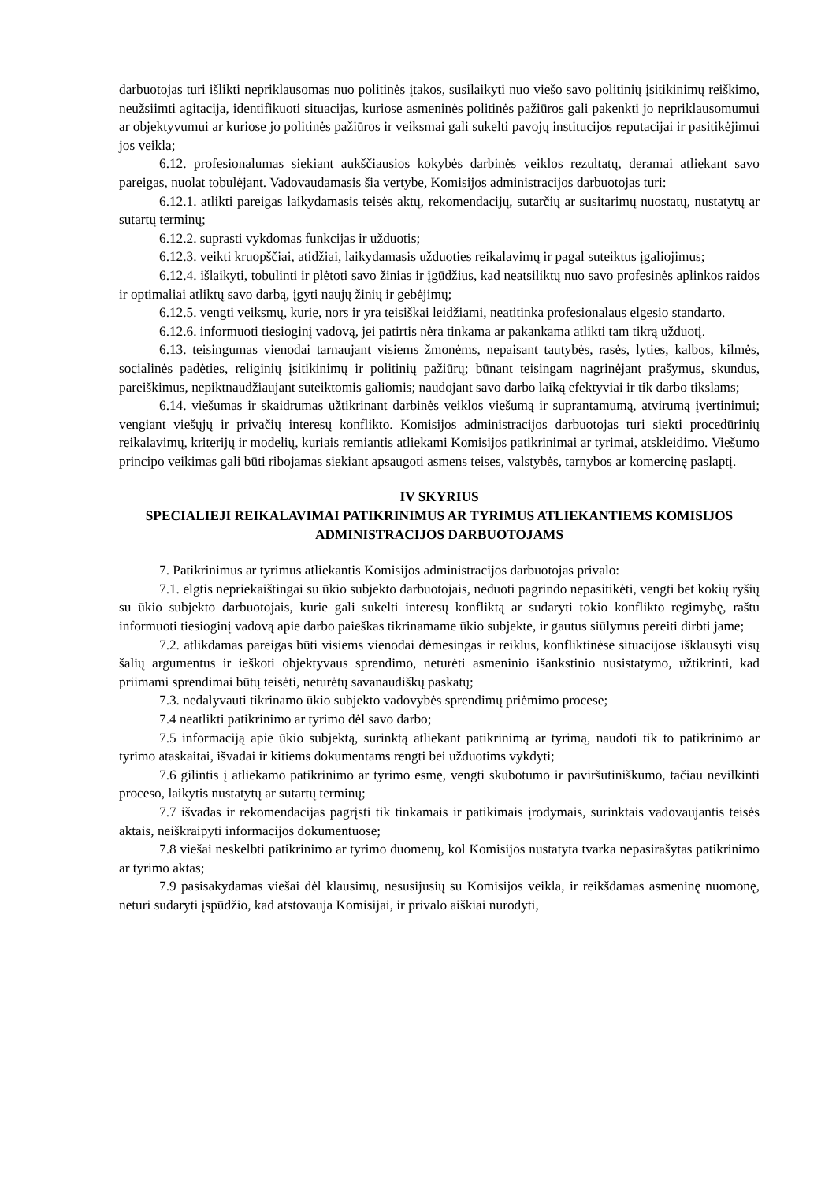darbuotojas turi išlikti nepriklausomas nuo politinės įtakos, susilaikyti nuo viešo savo politinių įsitikinimų reiškimo, neužsiimti agitacija, identifikuoti situacijas, kuriose asmeninės politinės pažiūros gali pakenkti jo nepriklausomumui ar objektyvumui ar kuriose jo politinės pažiūros ir veiksmai gali sukelti pavojų institucijos reputacijai ir pasitikėjimui jos veikla;
6.12. profesionalumas siekiant aukščiausios kokybės darbinės veiklos rezultatų, deramai atliekant savo pareigas, nuolat tobulėjant. Vadovaudamasis šia vertybe, Komisijos administracijos darbuotojas turi:
6.12.1. atlikti pareigas laikydamasis teisės aktų, rekomendacijų, sutarčių ar susitarimų nuostatų, nustatytų ar sutartų terminų;
6.12.2. suprasti vykdomas funkcijas ir užduotis;
6.12.3. veikti kruopščiai, atidžiai, laikydamasis užduoties reikalavimų ir pagal suteiktus įgaliojimus;
6.12.4. išlaikyti, tobulinti ir plėtoti savo žinias ir įgūdžius, kad neatsiliktų nuo savo profesinės aplinkos raidos ir optimaliai atliktų savo darbą, įgyti naujų žinių ir gebėjimų;
6.12.5. vengti veiksmų, kurie, nors ir yra teisiškai leidžiami, neatitinka profesionalaus elgesio standarto.
6.12.6. informuoti tiesioginį vadovą, jei patirtis nėra tinkama ar pakankama atlikti tam tikrą užduotį.
6.13. teisingumas vienodai tarnaujant visiems žmonėms, nepaisant tautybės, rasės, lyties, kalbos, kilmės, socialinės padėties, religinių įsitikinimų ir politinių pažiūrų; būnant teisingam nagrinėjant prašymus, skundus, pareiškimus, nepiktnaudžiaujant suteiktomis galiomis; naudojant savo darbo laiką efektyviai ir tik darbo tikslams;
6.14. viešumas ir skaidrumas užtikrinant darbinės veiklos viešumą ir suprantamumą, atvirumą įvertinimui; vengiant viešųjų ir privačių interesų konflikto. Komisijos administracijos darbuotojas turi siekti procedūrinių reikalavimų, kriterijų ir modelių, kuriais remiantis atliekami Komisijos patikrinimai ar tyrimai, atskleidimo. Viešumo principo veikimas gali būti ribojamas siekiant apsaugoti asmens teises, valstybės, tarnybos ar komercinę paslaptį.
IV SKYRIUS
SPECIALIEJI REIKALAVIMAI PATIKRINIMUS AR TYRIMUS ATLIEKANTIEMS KOMISIJOS ADMINISTRACIJOS DARBUOTOJAMS
7. Patikrinimus ar tyrimus atliekantis Komisijos administracijos darbuotojas privalo:
7.1. elgtis nepriekaištingai su ūkio subjekto darbuotojais, neduoti pagrindo nepasitikėti, vengti bet kokių ryšių su ūkio subjekto darbuotojais, kurie gali sukelti interesų konfliktą ar sudaryti tokio konflikto regimybę, raštu informuoti tiesioginį vadovą apie darbo paieškas tikrinamame ūkio subjekte, ir gautus siūlymus pereiti dirbti jame;
7.2. atlikdamas pareigas būti visiems vienodai dėmesingas ir reiklus, konfliktinėse situacijose išklausyti visų šalių argumentus ir ieškoti objektyvaus sprendimo, neturėti asmeninio išankstinio nusistatymo, užtikrinti, kad priimami sprendimai būtų teisėti, neturėtų savanaudiškų paskatų;
7.3. nedalyvauti tikrinamo ūkio subjekto vadovybės sprendimų priėmimo procese;
7.4 neatlikti patikrinimo ar tyrimo dėl savo darbo;
7.5 informaciją apie ūkio subjektą, surinktą atliekant patikrinimą ar tyrimą, naudoti tik to patikrinimo ar tyrimo ataskaitai, išvadai ir kitiems dokumentams rengti bei užduotims vykdyti;
7.6 gilintis į atliekamo patikrinimo ar tyrimo esmę, vengti skubotumo ir paviršutiniškumo, tačiau nevilkinti proceso, laikytis nustatytų ar sutartų terminų;
7.7 išvadas ir rekomendacijas pagrįsti tik tinkamais ir patikimais įrodymais, surinktais vadovaujantis teisės aktais, neiškraipyti informacijos dokumentuose;
7.8 viešai neskelbti patikrinimo ar tyrimo duomenų, kol Komisijos nustatyta tvarka nepasirašytas patikrinimo ar tyrimo aktas;
7.9 pasisakydamas viešai dėl klausimų, nesusijusių su Komisijos veikla, ir reikšdamas asmeninę nuomonę, neturi sudaryti įspūdžio, kad atstovauja Komisijai, ir privalo aiškiai nurodyti,